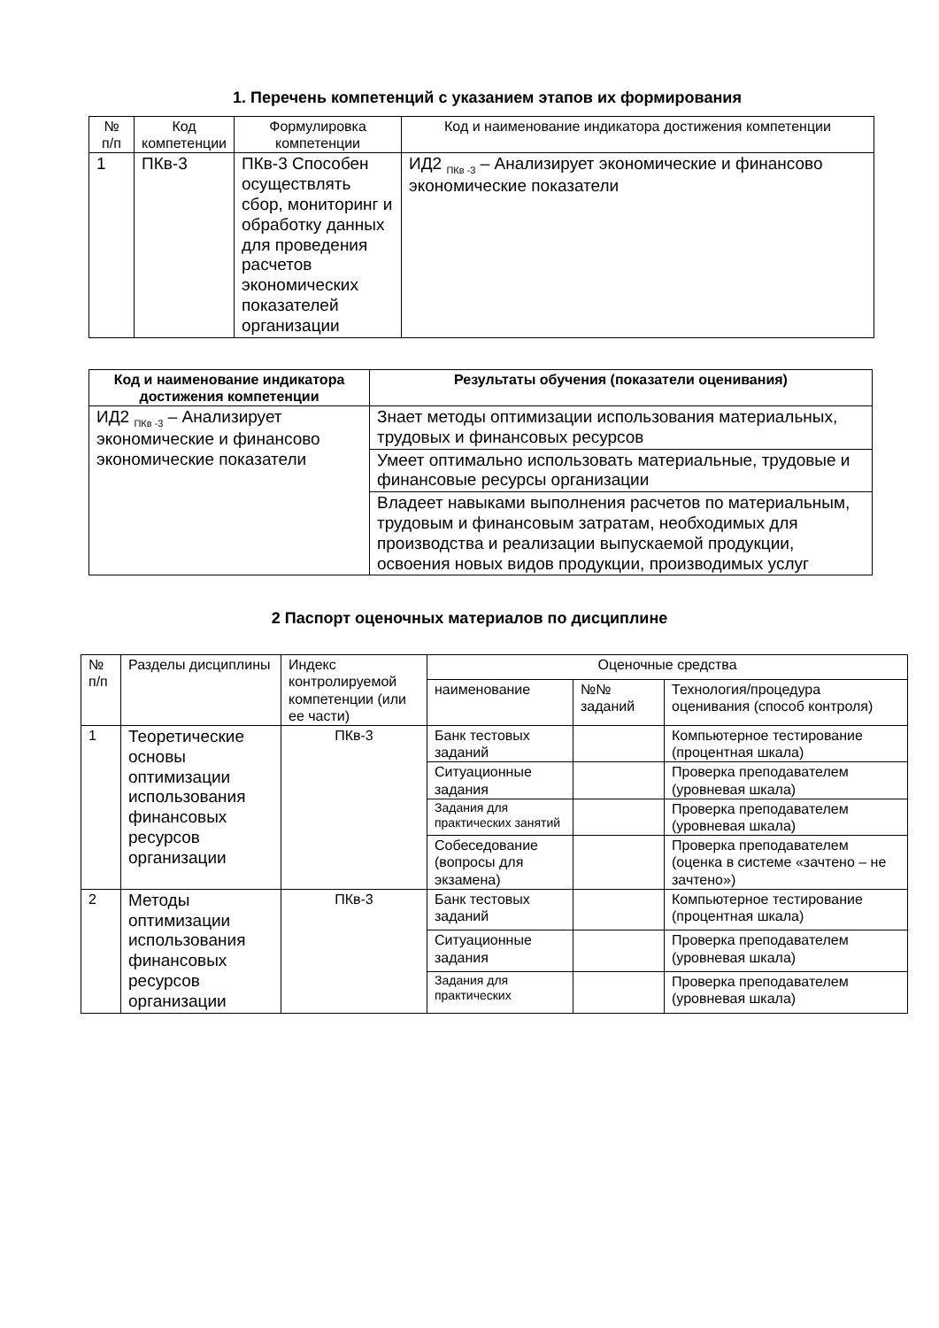1. Перечень компетенций с указанием этапов их формирования
| № п/п | Код компетенции | Формулировка компетенции | Код и наименование индикатора достижения компетенции |
| --- | --- | --- | --- |
| 1 | ПКв-3 | ПКв-3 Способен осуществлять сбор, мониторинг и обработку данных для проведения расчетов экономических показателей организации | ИД2 <sub>ПКв -3</sub> – Анализирует экономические и финансово экономические показатели |
| Код и наименование индикатора достижения компетенции | Результаты обучения (показатели оценивания) |
| --- | --- |
| ИД2 <sub>ПКв -3</sub> – Анализирует экономические и финансово экономические показатели | Знает методы оптимизации использования материальных, трудовых и финансовых ресурсов |
| | Умеет оптимально использовать материальные, трудовые и финансовые ресурсы организации |
| | Владеет навыками выполнения расчетов по материальным, трудовым и финансовым затратам, необходимых для производства и реализации выпускаемой продукции, освоения новых видов продукции, производимых услуг |
2 Паспорт оценочных материалов по дисциплине
| № п/п | Разделы дисциплины | Индекс контролируемой компетенции (или ее части) | Оценочные средства | | |
| | | | наименование | №№ заданий | Технология/процедура оценивания (способ контроля) |
| 1 | Теоретические основы оптимизации использования финансовых ресурсов организации | ПКв-3 | Банк тестовых заданий | | Компьютерное тестирование (процентная шкала) |
| | | | Ситуационные задания | | Проверка преподавателем (уровневая шкала) |
| | | | Задания для практических занятий | | Проверка преподавателем (уровневая шкала) |
| | | | Собеседование (вопросы для экзамена) | | Проверка преподавателем (оценка в системе «зачтено – не зачтено») |
| 2 | Методы оптимизации использования финансовых ресурсов организации | ПКв-3 | Банк тестовых заданий | | Компьютерное тестирование (процентная шкала) |
| | | | Ситуационные задания | | Проверка преподавателем (уровневая шкала) |
| | | | Задания для практических | | Проверка преподавателем (уровневая шкала) |